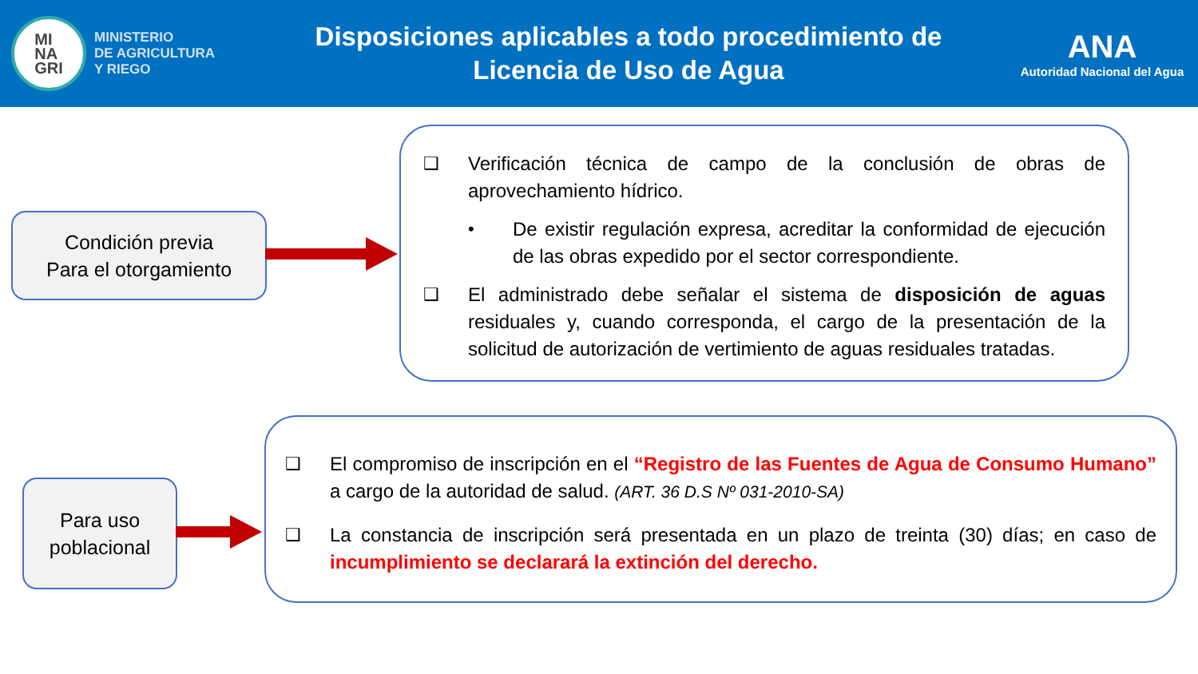MI
NA
GRI
MINISTERIO
DE AGRICULTURA
Y RIEGO
Disposiciones aplicables a todo procedimiento de
Licencia de Uso de Agua
ANA
Autoridad Nacional del Agua
Condición previa
Para el otorgamiento
❑ Verificación técnica de campo de la conclusión de obras de aprovechamiento hídrico.
• De existir regulación expresa, acreditar la conformidad de ejecución de las obras expedido por el sector correspondiente.
❑ El administrado debe señalar el sistema de disposición de aguas residuales y, cuando corresponda, el cargo de la presentación de la solicitud de autorización de vertimiento de aguas residuales tratadas.
Para uso
poblacional
❑ El compromiso de inscripción en el “Registro de las Fuentes de Agua de Consumo Humano” a cargo de la autoridad de salud. (ART. 36 D.S Nº 031-2010-SA)
❑ La constancia de inscripción será presentada en un plazo de treinta (30) días; en caso de incumplimiento se declarará la extinción del derecho.